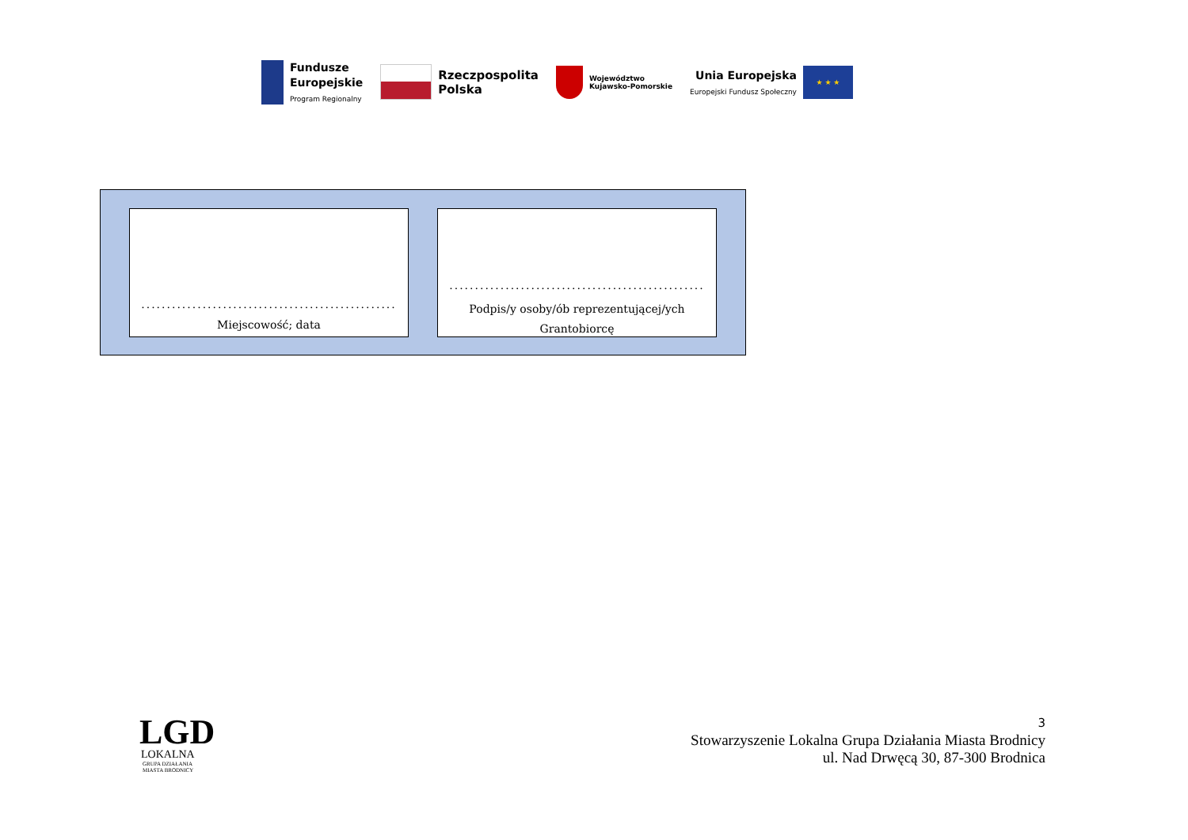Fundusze
Europejskie
Program Regionalny
Rzeczpospolita
Polska
Województwo
Kujawsko-Pomorskie
Unia Europejska
Europejski Fundusz Społeczny
★ ★ ★
..................................................
Miejscowość; data
..................................................
Podpis/y osoby/ób reprezentującej/ych
Grantobiorcę
LGD
LOKALNA
GRUPA DZIAŁANIA
MIASTA BRODNICY
3
Stowarzyszenie Lokalna Grupa Działania Miasta Brodnicy
ul. Nad Drwęcą 30, 87-300 Brodnica